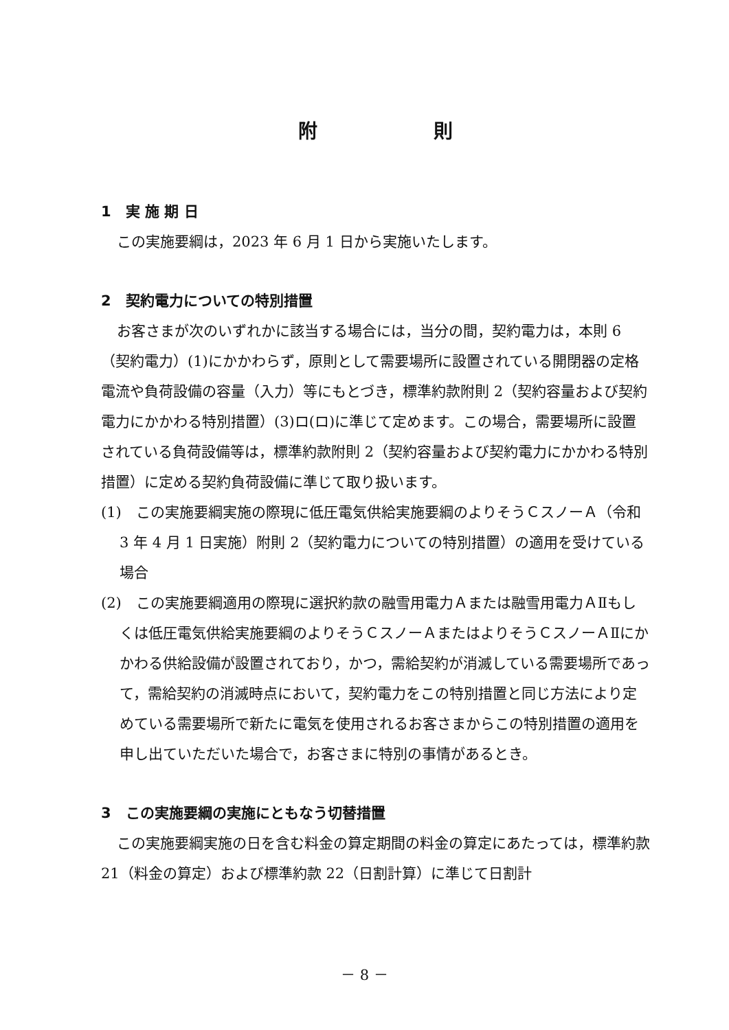附 則
1　実 施 期 日
この実施要綱は，2023 年 6 月 1 日から実施いたします。
2　契約電力についての特別措置
お客さまが次のいずれかに該当する場合には，当分の間，契約電力は，本則 6（契約電力）(1)にかかわらず，原則として需要場所に設置されている開閉器の定格電流や負荷設備の容量（入力）等にもとづき，標準約款附則 2（契約容量および契約電力にかかわる特別措置）(3)ロ(ロ)に準じて定めます。この場合，需要場所に設置されている負荷設備等は，標準約款附則 2（契約容量および契約電力にかかわる特別措置）に定める契約負荷設備に準じて取り扱います。
(1)　この実施要綱実施の際現に低圧電気供給実施要綱のよりそうＣスノーＡ（令和 3 年 4 月 1 日実施）附則 2（契約電力についての特別措置）の適用を受けている場合
(2)　この実施要綱適用の際現に選択約款の融雪用電力Ａまたは融雪用電力ＡⅡもしくは低圧電気供給実施要綱のよりそうＣスノーＡまたはよりそうＣスノーＡⅡにかかわる供給設備が設置されており，かつ，需給契約が消滅している需要場所であって，需給契約の消滅時点において，契約電力をこの特別措置と同じ方法により定めている需要場所で新たに電気を使用されるお客さまからこの特別措置の適用を申し出ていただいた場合で，お客さまに特別の事情があるとき。
3　この実施要綱の実施にともなう切替措置
この実施要綱実施の日を含む料金の算定期間の料金の算定にあたっては，標準約款 21（料金の算定）および標準約款 22（日割計算）に準じて日割計
－ 8 －